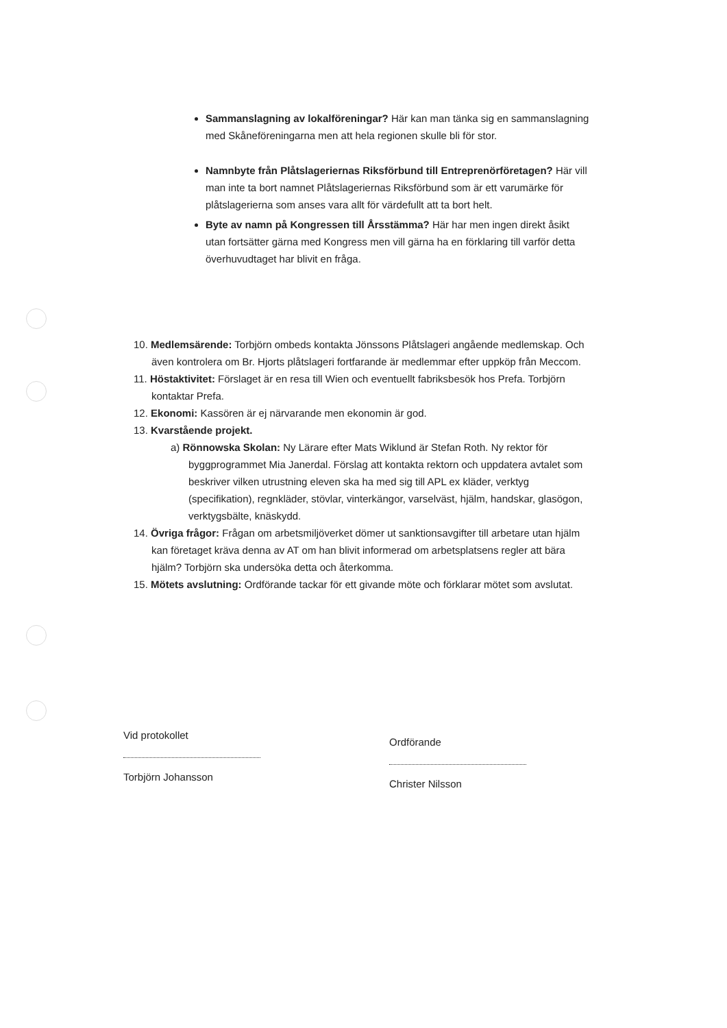Sammanslagning av lokalföreningar? Här kan man tänka sig en sammanslagning med Skåneföreningarna men att hela regionen skulle bli för stor.
Namnbyte från Plåtslageriernas Riksförbund till Entreprenörföretagen? Här vill man inte ta bort namnet Plåtslageriernas Riksförbund som är ett varumärke för plåtslagerierna som anses vara allt för värdefullt att ta bort helt.
Byte av namn på Kongressen till Årsstämma? Här har men ingen direkt åsikt utan fortsätter gärna med Kongress men vill gärna ha en förklaring till varför detta överhuvudtaget har blivit en fråga.
10. Medlemsärende: Torbjörn ombeds kontakta Jönssons Plåtslageri angående medlemskap. Och även kontrolera om Br. Hjorts plåtslageri fortfarande är medlemmar efter uppköp från Meccom.
11. Höstaktivitet: Förslaget är en resa till Wien och eventuellt fabriksbesök hos Prefa. Torbjörn kontaktar Prefa.
12. Ekonomi: Kassören är ej närvarande men ekonomin är god.
13. Kvarstående projekt.
a) Rönnowska Skolan: Ny Lärare efter Mats Wiklund är Stefan Roth. Ny rektor för byggprogrammet Mia Janerdal. Förslag att kontakta rektorn och uppdatera avtalet som beskriver vilken utrustning eleven ska ha med sig till APL ex kläder, verktyg (specifikation), regnkläder, stövlar, vinterkängor, varselväst, hjälm, handskar, glasögon, verktygsbälte, knäskydd.
14. Övriga frågor: Frågan om arbetsmiljöverket dömer ut sanktionsavgifter till arbetare utan hjälm kan företaget kräva denna av AT om han blivit informerad om arbetsplatsens regler att bära hjälm? Torbjörn ska undersöka detta och återkomma.
15. Mötets avslutning: Ordförande tackar för ett givande möte och förklarar mötet som avslutat.
Vid protokollet
Torbjörn Johansson
Ordförande
Christer Nilsson